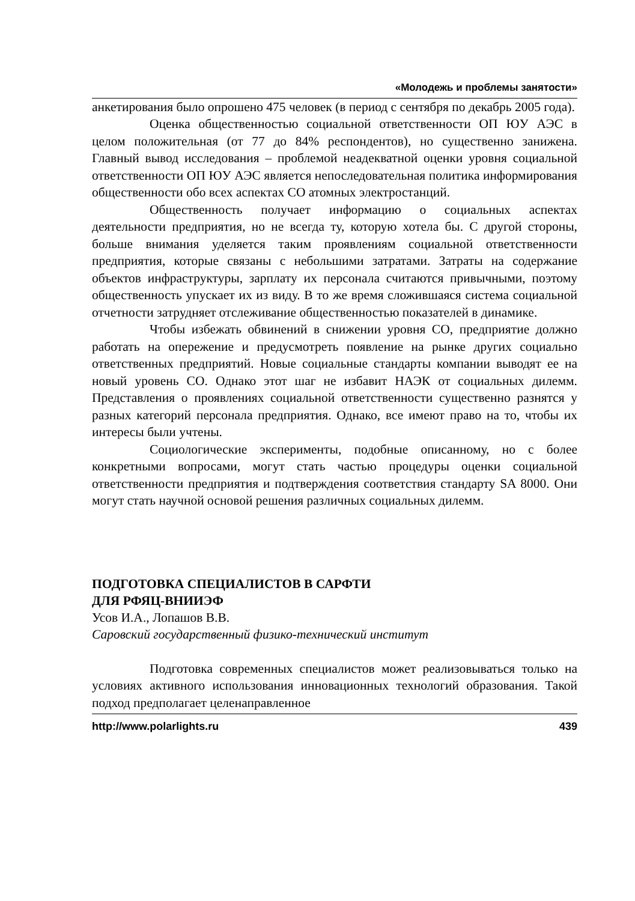«Молодежь и проблемы занятости»
анкетирования было опрошено 475 человек (в период с сентября по декабрь 2005 года).
Оценка общественностью социальной ответственности ОП ЮУ АЭС в целом положительная (от 77 до 84% респондентов), но существенно занижена. Главный вывод исследования – проблемой неадекватной оценки уровня социальной ответственности ОП ЮУ АЭС является непоследовательная политика информирования общественности обо всех аспектах СО атомных электростанций.
Общественность получает информацию о социальных аспектах деятельности предприятия, но не всегда ту, которую хотела бы. С другой стороны, больше внимания уделяется таким проявлениям социальной ответственности предприятия, которые связаны с небольшими затратами. Затраты на содержание объектов инфраструктуры, зарплату их персонала считаются привычными, поэтому общественность упускает их из виду. В то же время сложившаяся система социальной отчетности затрудняет отслеживание общественностью показателей в динамике.
Чтобы избежать обвинений в снижении уровня СО, предприятие должно работать на опережение и предусмотреть появление на рынке других социально ответственных предприятий. Новые социальные стандарты компании выводят ее на новый уровень СО. Однако этот шаг не избавит НАЭК от социальных дилемм. Представления о проявлениях социальной ответственности существенно разнятся у разных категорий персонала предприятия. Однако, все имеют право на то, чтобы их интересы были учтены.
Социологические эксперименты, подобные описанному, но с более конкретными вопросами, могут стать частью процедуры оценки социальной ответственности предприятия и подтверждения соответствия стандарту SA 8000. Они могут стать научной основой решения различных социальных дилемм.
ПОДГОТОВКА СПЕЦИАЛИСТОВ В САРФТИ
ДЛЯ РФЯЦ-ВНИИЭФ
Усов И.А., Лопашов В.В.
Саровский государственный физико-технический институт
Подготовка современных специалистов может реализовываться только на условиях активного использования инновационных технологий образования. Такой подход предполагает целенаправленное
http://www.polarlights.ru 439